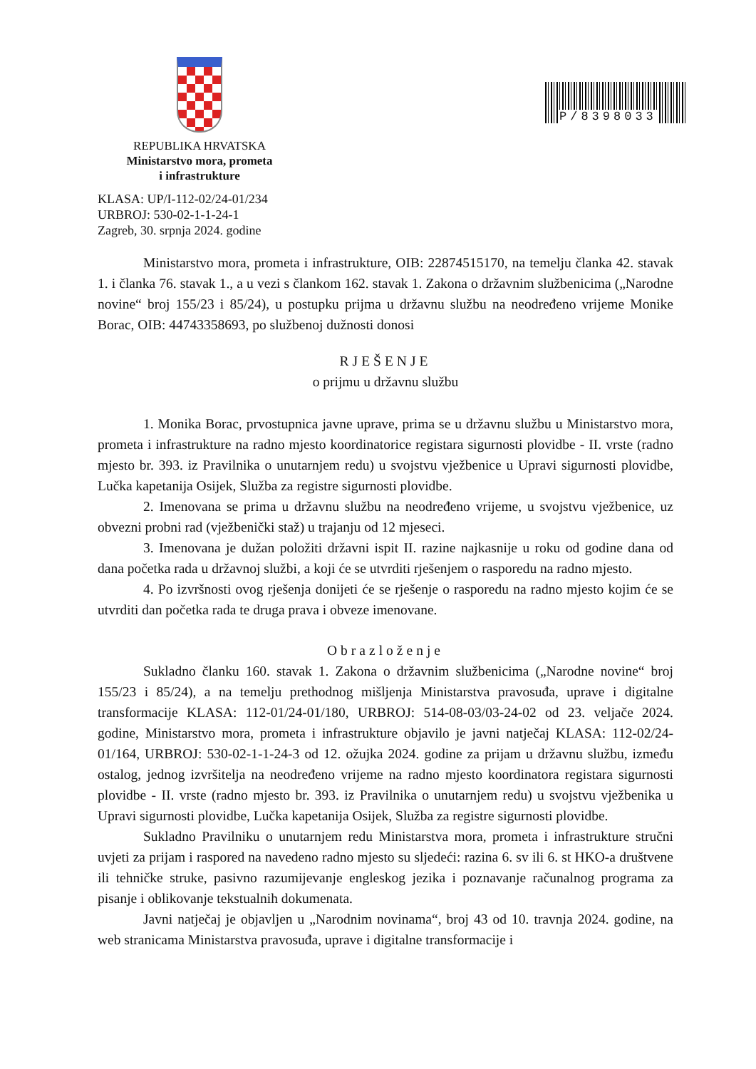REPUBLIKA HRVATSKA
Ministarstvo mora, prometa
i infrastrukture
P/8398033
KLASA: UP/I-112-02/24-01/234
URBROJ: 530-02-1-1-24-1
Zagreb, 30. srpnja 2024. godine
Ministarstvo mora, prometa i infrastrukture, OIB: 22874515170, na temelju članka 42. stavak 1. i članka 76. stavak 1., a u vezi s člankom 162. stavak 1. Zakona o državnim službenicima („Narodne novine“ broj 155/23 i 85/24), u postupku prijma u državnu službu na neodređeno vrijeme Monike Borac, OIB: 44743358693, po službenoj dužnosti donosi
RJEŠENJE
o prijmu u državnu službu
1. Monika Borac, prvostupnica javne uprave, prima se u državnu službu u Ministarstvo mora, prometa i infrastrukture na radno mjesto koordinatorice registara sigurnosti plovidbe - II. vrste (radno mjesto br. 393. iz Pravilnika o unutarnjem redu) u svojstvu vježbenice u Upravi sigurnosti plovidbe, Lučka kapetanija Osijek, Služba za registre sigurnosti plovidbe.
2. Imenovana se prima u državnu službu na neodređeno vrijeme, u svojstvu vježbenice, uz obvezni probni rad (vježbenički staž) u trajanju od 12 mjeseci.
3. Imenovana je dužan položiti državni ispit II. razine najkasnije u roku od godine dana od dana početka rada u državnoj službi, a koji će se utvrditi rješenjem o rasporedu na radno mjesto.
4. Po izvršnosti ovog rješenja donijeti će se rješenje o rasporedu na radno mjesto kojim će se utvrditi dan početka rada te druga prava i obveze imenovane.
Obrazloženje
Sukladno članku 160. stavak 1. Zakona o državnim službenicima („Narodne novine“ broj 155/23 i 85/24), a na temelju prethodnog mišljenja Ministarstva pravosuđa, uprave i digitalne transformacije KLASA: 112-01/24-01/180, URBROJ: 514-08-03/03-24-02 od 23. veljače 2024. godine, Ministarstvo mora, prometa i infrastrukture objavilo je javni natječaj KLASA: 112-02/24-01/164, URBROJ: 530-02-1-1-24-3 od 12. ožujka 2024. godine za prijam u državnu službu, između ostalog, jednog izvršitelja na neodređeno vrijeme na radno mjesto koordinatora registara sigurnosti plovidbe - II. vrste (radno mjesto br. 393. iz Pravilnika o unutarnjem redu) u svojstvu vježbenika u Upravi sigurnosti plovidbe, Lučka kapetanija Osijek, Služba za registre sigurnosti plovidbe.
Sukladno Pravilniku o unutarnjem redu Ministarstva mora, prometa i infrastrukture stručni uvjeti za prijam i raspored na navedeno radno mjesto su sljedeći: razina 6. sv ili 6. st HKO-a društvene ili tehničke struke, pasivno razumijevanje engleskog jezika i poznavanje računalnog programa za pisanje i oblikovanje tekstualnih dokumenata.
Javni natječaj je objavljen u „Narodnim novinama“, broj 43 od 10. travnja 2024. godine, na web stranicama Ministarstva pravosuđa, uprave i digitalne transformacije i